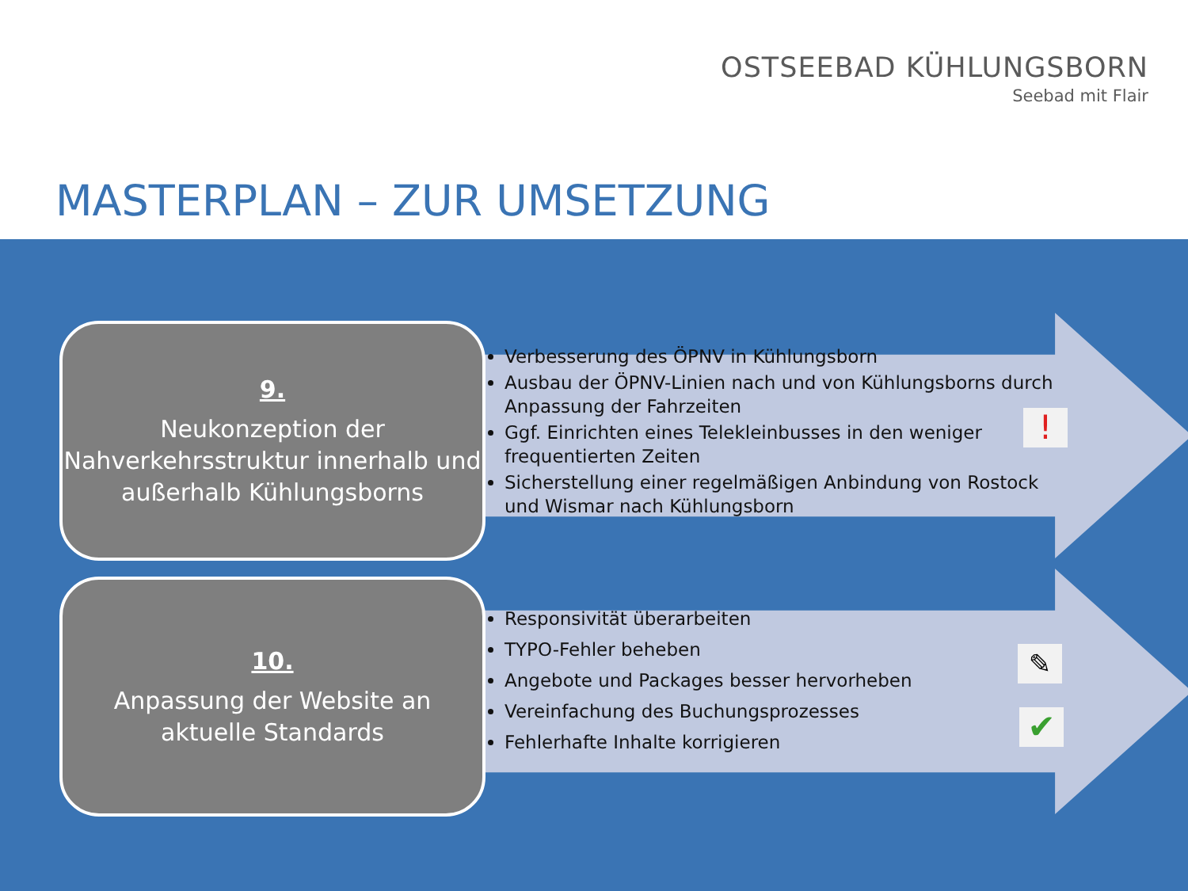OSTSEEBAD KÜHLUNGSBORN
Seebad mit Flair
MASTERPLAN – ZUR UMSETZUNG
9.
Neukonzeption der Nahverkehrsstruktur innerhalb und außerhalb Kühlungsborns
Verbesserung des ÖPNV in Kühlungsborn
Ausbau der ÖPNV-Linien nach und von Kühlungsborns durch Anpassung der Fahrzeiten
Ggf. Einrichten eines Telekleinbusses in den weniger frequentierten Zeiten
Sicherstellung einer regelmäßigen Anbindung von Rostock und Wismar nach Kühlungsborn
!
10.
Anpassung der Website an aktuelle Standards
Responsivität überarbeiten
TYPO-Fehler beheben
Angebote und Packages besser hervorheben
Vereinfachung des Buchungsprozesses
Fehlerhafte Inhalte korrigieren
✎
✔